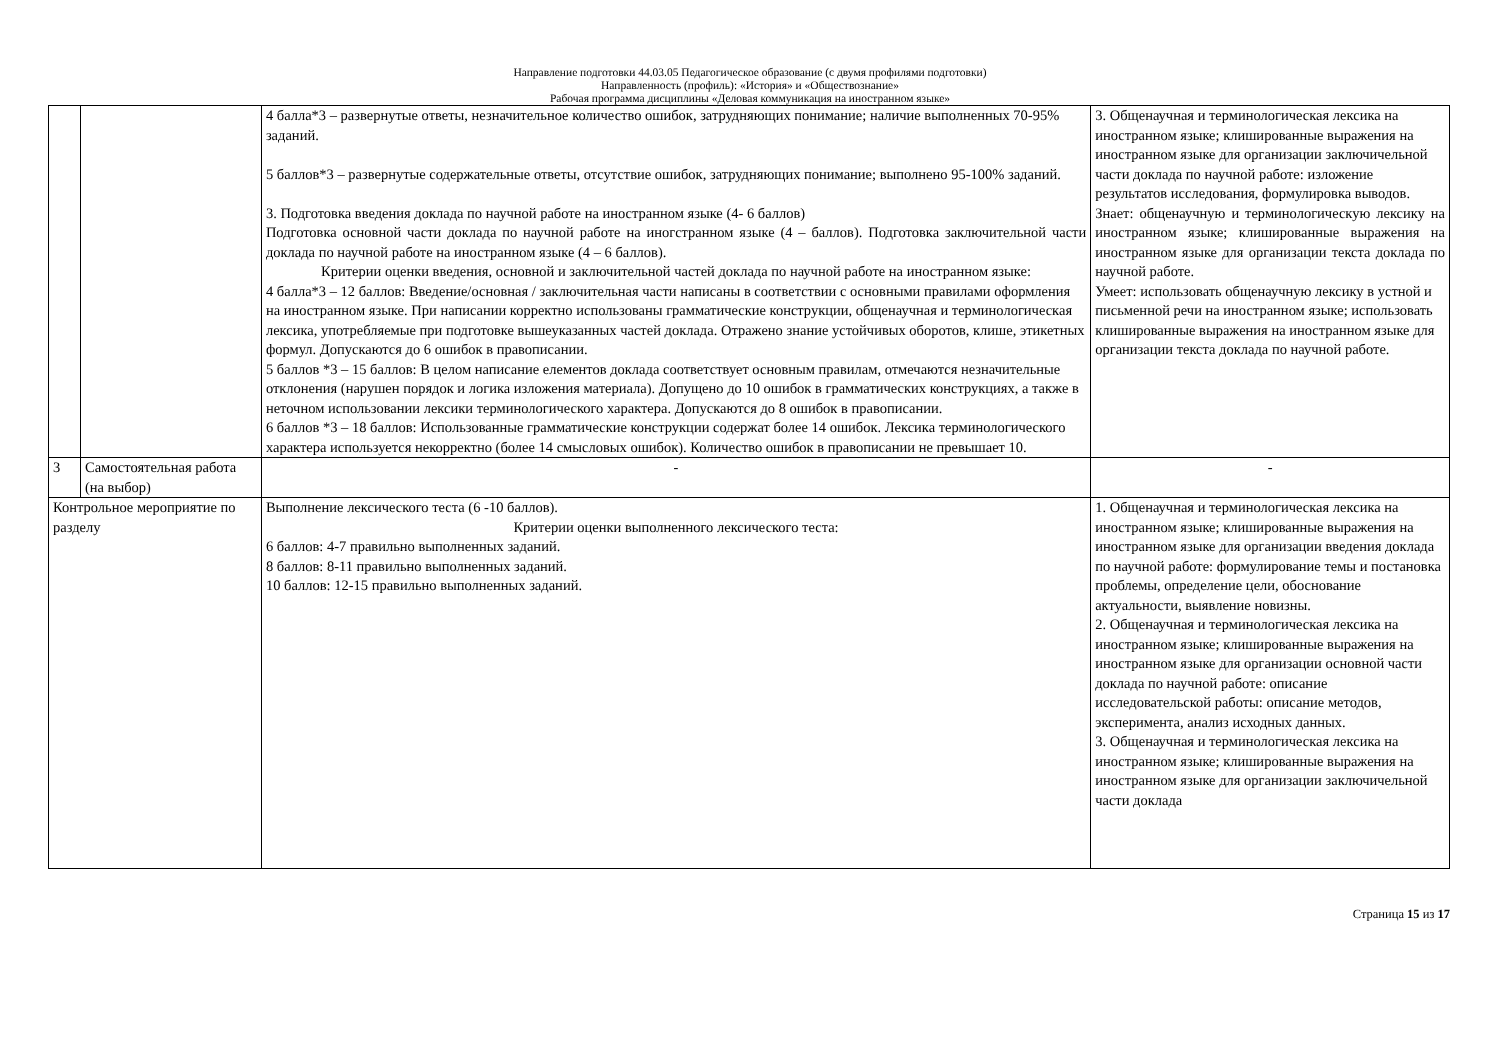Направление подготовки 44.03.05 Педагогическое образование (с двумя профилями подготовки)
Направленность (профиль): «История» и «Обществознание»
Рабочая программа дисциплины «Деловая коммуникация на иностранном языке»
| | | 4 балла*3 – развернутые ответы, незначительное количество ошибок, затрудняющих понимание; наличие выполненных 70-95% заданий. 5 баллов*3 – развернутые содержательные ответы, отсутствие ошибок, затрудняющих понимание; выполнено 95-100% заданий. 3. Подготовка введения доклада по научной работе на иностранном языке (4- 6 баллов) Подготовка основной части доклада по научной работе на иногстранном языке (4 – баллов). Подготовка заключительной части доклада по научной работе на иностранном языке (4 – 6 баллов). Критерии оценки введения, основной и заключительной частей доклада по научной работе на иностранном языке: 4 балла*3 – 12 баллов: Введение/основная / заключительная части написаны в соответствии с основными правилами оформления на иностранном языке. При написании корректно использованы грамматические конструкции, общенаучная и терминологическая лексика, употребляемые при подготовке вышеуказанных частей доклада. Отражено знание устойчивых оборотов, клише, этикетных формул. Допускаются до 6 ошибок в правописании. 5 баллов *3 – 15 баллов: В целом написание елементов доклада соответствует основным правилам, отмечаются незначительные отклонения (нарушен порядок и логика изложения материала). Допущено до 10 ошибок в грамматических конструкциях, а также в неточном использовании лексики терминологического характера. Допускаются до 8 ошибок в правописании. 6 баллов *3 – 18 баллов: Использованные грамматические конструкции содержат более 14 ошибок. Лексика терминологического характера используется некорректно (более 14 смысловых ошибок). Количество ошибок в правописании не превышает 10. | 3. Общенаучная и терминологическая лексика на иностранном языке; клишированные выражения на иностранном языке для организации заключичельной части доклада по научной работе: изложение результатов исследования, формулировка выводов. Знает: общенаучную и терминологическую лексику на иностранном языке; клишированные выражения на иностранном языке для организации текста доклада по научной работе. Умеет: использовать общенаучную лексику в устной и письменной речи на иностранном языке; использовать клишированные выражения на иностранном языке для организации текста доклада по научной работе. |
| 3 | Самостоятельная работа (на выбор) | - | - |
| Контрольное мероприятие по разделу | | Выполнение лексического теста (6 -10 баллов). Критерии оценки выполненного лексического теста: 6 баллов: 4-7 правильно выполненных заданий. 8 баллов: 8-11 правильно выполненных заданий. 10 баллов: 12-15 правильно выполненных заданий. | 1. Общенаучная и терминологическая лексика на иностранном языке; клишированные выражения на иностранном языке для организации введения доклада по научной работе: формулирование темы и постановка проблемы, определение цели, обоснование актуальности, выявление новизны. 2. Общенаучная и терминологическая лексика на иностранном языке; клишированные выражения на иностранном языке для организации основной части доклада по научной работе: описание исследовательской работы: описание методов, эксперимента, анализ исходных данных. 3. Общенаучная и терминологическая лексика на иностранном языке; клишированные выражения на иностранном языке для организации заключичельной части доклада |
Страница 15 из 17